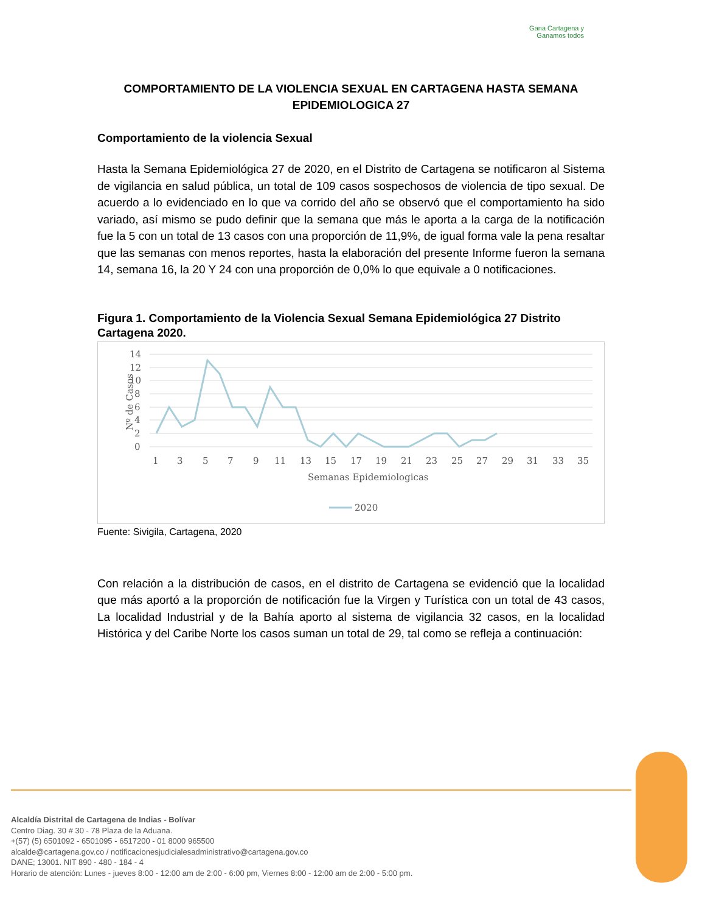Gana Cartagena y
Ganamos todos
COMPORTAMIENTO DE LA VIOLENCIA SEXUAL EN CARTAGENA HASTA SEMANA EPIDEMIOLOGICA 27
Comportamiento de la violencia Sexual
Hasta la Semana Epidemiológica 27 de 2020, en el Distrito de Cartagena se notificaron al Sistema de vigilancia en salud pública, un total de 109 casos sospechosos de violencia de tipo sexual. De acuerdo a lo evidenciado en lo que va corrido del año se observó que el comportamiento ha sido variado, así mismo se pudo definir que la semana que más le aporta a la carga de la notificación fue la 5 con un total de 13 casos con una proporción de 11,9%, de igual forma vale la pena resaltar que las semanas con menos reportes, hasta la elaboración del presente Informe fueron la semana 14, semana 16, la 20 Y 24 con una proporción de 0,0% lo que equivale a 0 notificaciones.
Figura 1. Comportamiento de la Violencia Sexual Semana Epidemiológica 27 Distrito Cartagena 2020.
14
12
10
8
6
4
2
0
Nº de Casos
1
3
5
7
9
11
13
15
17
19
21
23
25
27
29
31
33
35
Semanas Epidemiologicas
2020
Fuente: Sivigila, Cartagena, 2020
Con relación a la distribución de casos, en el distrito de Cartagena se evidenció que la localidad que más aportó a la proporción de notificación fue la Virgen y Turística con un total de 43 casos, La localidad Industrial y de la Bahía aporto al sistema de vigilancia 32 casos, en la localidad Histórica y del Caribe Norte los casos suman un total de 29, tal como se refleja a continuación:
Alcaldía Distrital de Cartagena de Indias - Bolívar
Centro Diag. 30 # 30 - 78 Plaza de la Aduana.
+(57) (5) 6501092 - 6501095 - 6517200 - 01 8000 965500
alcalde@cartagena.gov.co / notificacionesjudicialesadministrativo@cartagena.gov.co
DANE; 13001. NIT 890 - 480 - 184 - 4
Horario de atención: Lunes - jueves 8:00 - 12:00 am de 2:00 - 6:00 pm, Viernes 8:00 - 12:00 am de 2:00 - 5:00 pm.